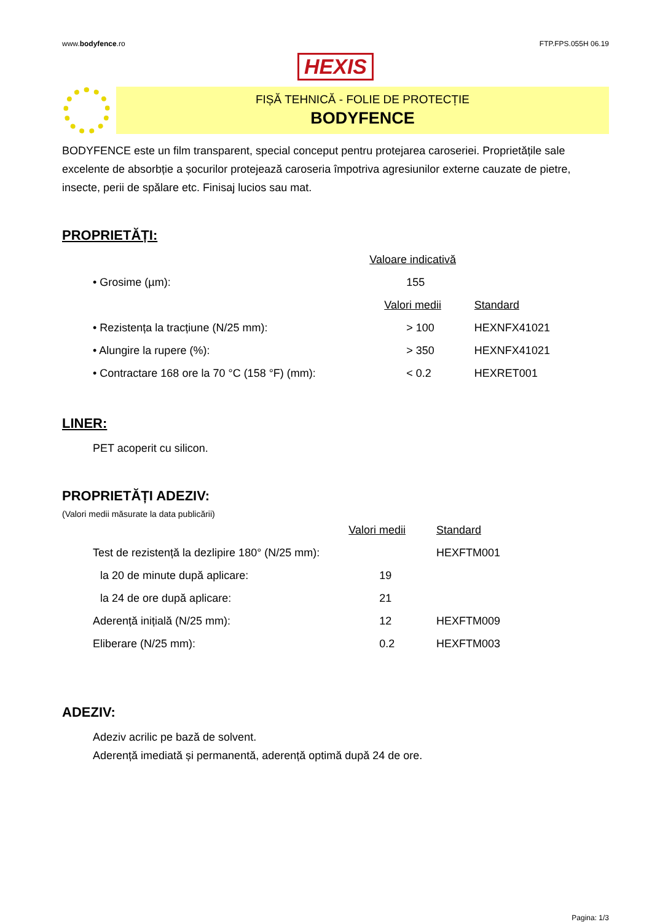www.bodyfence.ro FTP.FPS.055H 06.19
HEXIS
FIȘĂ TEHNICĂ - FOLIE DE PROTECȚIE
BODYFENCE
BODYFENCE este un film transparent, special conceput pentru protejarea caroseriei. Proprietățile sale excelente de absorbție a șocurilor protejează caroseria împotriva agresiunilor externe cauzate de pietre, insecte, perii de spălare etc. Finisaj lucios sau mat.
PROPRIETĂȚI:
| | Valoare indicativă | |
| • Grosime (µm): | 155 | |
| | Valori medii | Standard |
| • Rezistența la tracțiune (N/25 mm): | > 100 | HEXNFX41021 |
| • Alungire la rupere (%): | > 350 | HEXNFX41021 |
| • Contractare 168 ore la 70 °C (158 °F) (mm): | < 0.2 | HEXRET001 |
LINER:
PET acoperit cu silicon.
PROPRIETĂȚI ADEZIV:
(Valori medii măsurate la data publicării)
| | Valori medii | Standard |
| Test de rezistență la dezlipire 180° (N/25 mm): | | HEXFTM001 |
| la 20 de minute după aplicare: | 19 | |
| la 24 de ore după aplicare: | 21 | |
| Aderență inițială (N/25 mm): | 12 | HEXFTM009 |
| Eliberare (N/25 mm): | 0.2 | HEXFTM003 |
ADEZIV:
Adeziv acrilic pe bază de solvent.
Aderență imediată și permanentă, aderență optimă după 24 de ore.
Pagina: 1/3